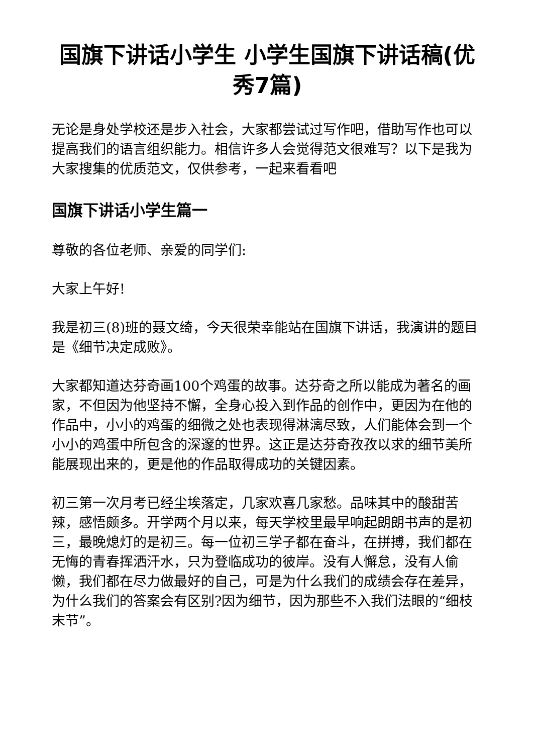国旗下讲话小学生 小学生国旗下讲话稿(优秀7篇)
无论是身处学校还是步入社会，大家都尝试过写作吧，借助写作也可以提高我们的语言组织能力。相信许多人会觉得范文很难写？以下是我为大家搜集的优质范文，仅供参考，一起来看看吧
国旗下讲话小学生篇一
尊敬的各位老师、亲爱的同学们:
大家上午好!
我是初三(8)班的聂文绮，今天很荣幸能站在国旗下讲话，我演讲的题目是《细节决定成败》。
大家都知道达芬奇画100个鸡蛋的故事。达芬奇之所以能成为著名的画家，不但因为他坚持不懈，全身心投入到作品的创作中，更因为在他的作品中，小小的鸡蛋的细微之处也表现得淋漓尽致，人们能体会到一个小小的鸡蛋中所包含的深邃的世界。这正是达芬奇孜孜以求的细节美所能展现出来的，更是他的作品取得成功的关键因素。
初三第一次月考已经尘埃落定，几家欢喜几家愁。品味其中的酸甜苦辣，感悟颇多。开学两个月以来，每天学校里最早响起朗朗书声的是初三，最晚熄灯的是初三。每一位初三学子都在奋斗，在拼搏，我们都在无悔的青春挥洒汗水，只为登临成功的彼岸。没有人懈怠，没有人偷懒，我们都在尽力做最好的自己，可是为什么我们的成绩会存在差异，为什么我们的答案会有区别?因为细节，因为那些不入我们法眼的“细枝末节”。